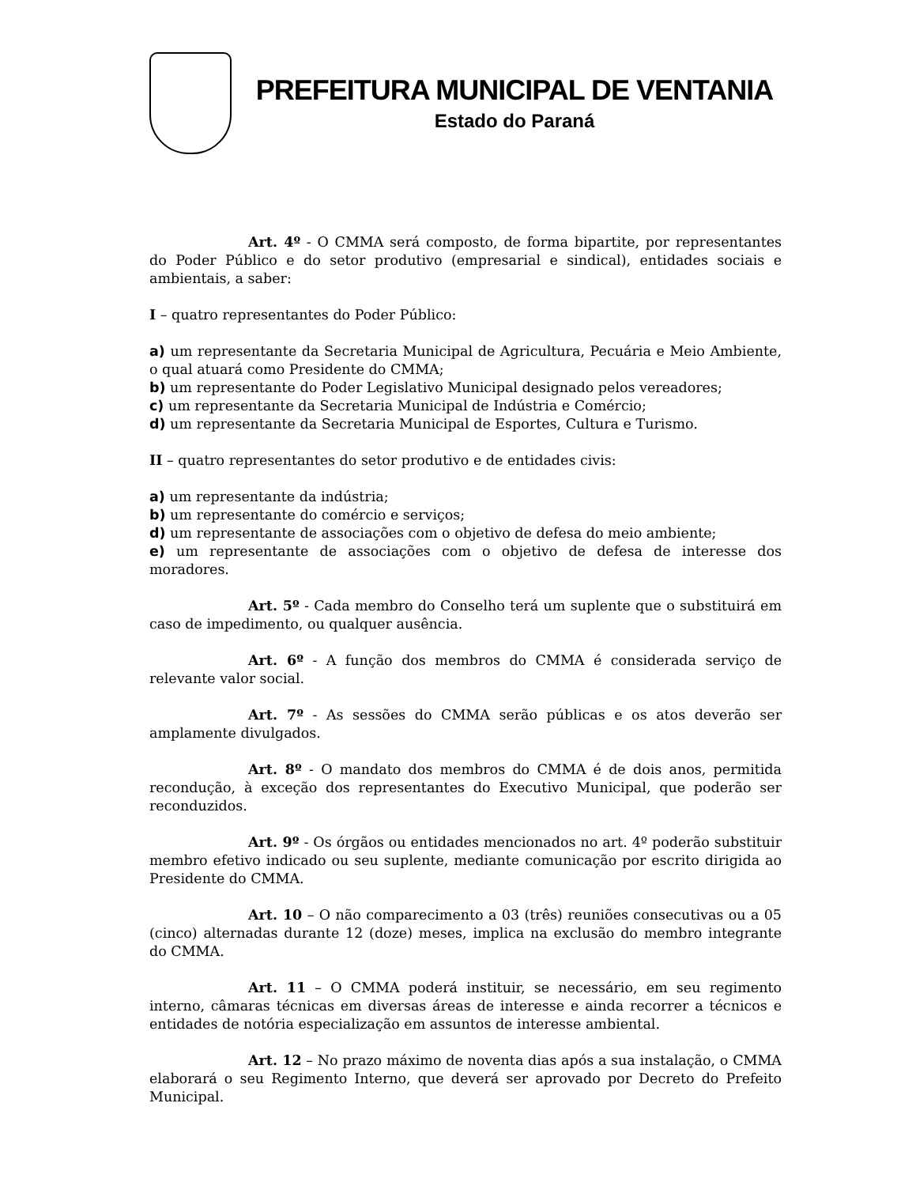PREFEITURA MUNICIPAL DE VENTANIA
Estado do Paraná
Art. 4º - O CMMA será composto, de forma bipartite, por representantes do Poder Público e do setor produtivo (empresarial e sindical), entidades sociais e ambientais, a saber:
I – quatro representantes do Poder Público:
a) um representante da Secretaria Municipal de Agricultura, Pecuária e Meio Ambiente, o qual atuará como Presidente do CMMA;
b) um representante do Poder Legislativo Municipal designado pelos vereadores;
c) um representante da Secretaria Municipal de Indústria e Comércio;
d) um representante da Secretaria Municipal de Esportes, Cultura e Turismo.
II – quatro representantes do setor produtivo e de entidades civis:
a) um representante da indústria;
b) um representante do comércio e serviços;
d) um representante de associações com o objetivo de defesa do meio ambiente;
e) um representante de associações com o objetivo de defesa de interesse dos moradores.
Art. 5º - Cada membro do Conselho terá um suplente que o substituirá em caso de impedimento, ou qualquer ausência.
Art. 6º - A função dos membros do CMMA é considerada serviço de relevante valor social.
Art. 7º - As sessões do CMMA serão públicas e os atos deverão ser amplamente divulgados.
Art. 8º - O mandato dos membros do CMMA é de dois anos, permitida recondução, à exceção dos representantes do Executivo Municipal, que poderão ser reconduzidos.
Art. 9º - Os órgãos ou entidades mencionados no art. 4º poderão substituir membro efetivo indicado ou seu suplente, mediante comunicação por escrito dirigida ao Presidente do CMMA.
Art. 10 – O não comparecimento a 03 (três) reuniões consecutivas ou a 05 (cinco) alternadas durante 12 (doze) meses, implica na exclusão do membro integrante do CMMA.
Art. 11 – O CMMA poderá instituir, se necessário, em seu regimento interno, câmaras técnicas em diversas áreas de interesse e ainda recorrer a técnicos e entidades de notória especialização em assuntos de interesse ambiental.
Art. 12 – No prazo máximo de noventa dias após a sua instalação, o CMMA elaborará o seu Regimento Interno, que deverá ser aprovado por Decreto do Prefeito Municipal.